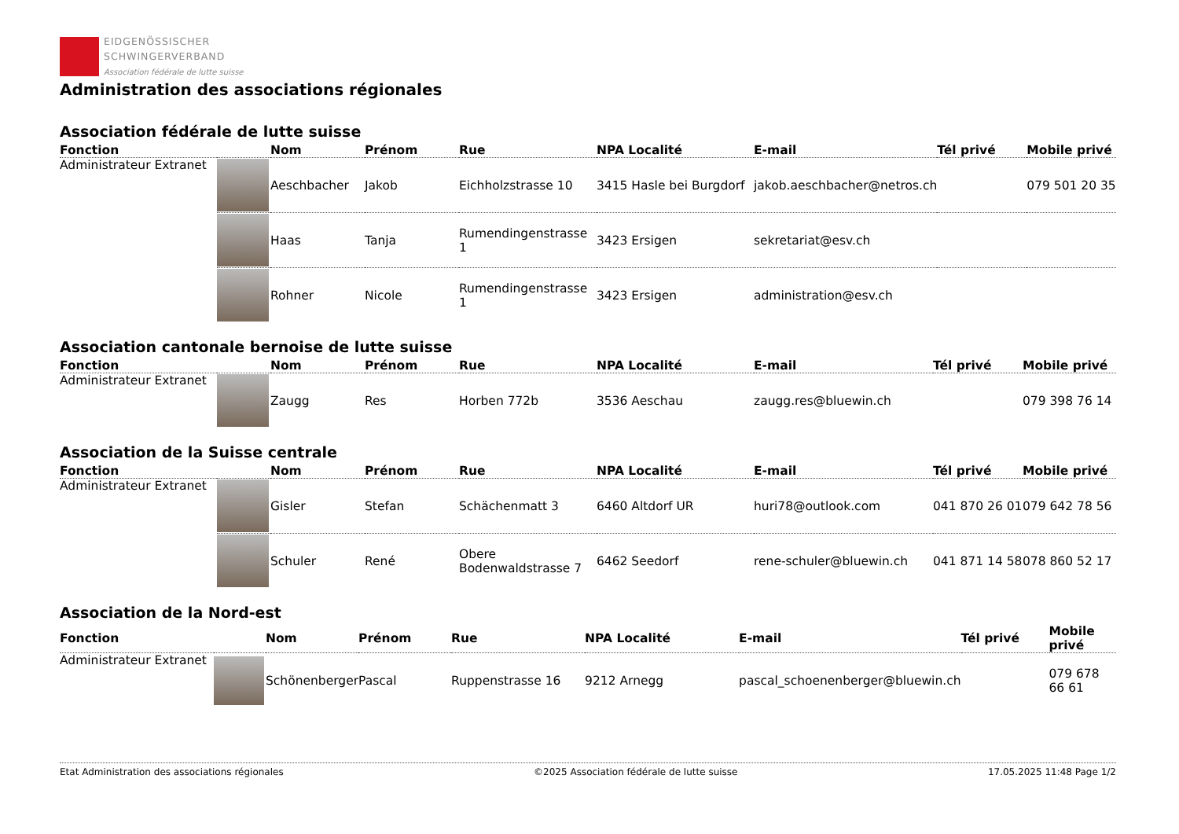EIDGENÖSSISCHER
SCHWINGERVERBAND
Association fédérale de lutte suisse
Administration des associations régionales
Association fédérale de lutte suisse
| Fonction | | Nom | Prénom | Rue | NPA Localité | E-mail | Tél privé | Mobile privé |
| --- | --- | --- | --- | --- | --- | --- | --- | --- |
| Administrateur Extranet | | Aeschbacher | Jakob | Eichholzstrasse 10 | 3415 Hasle bei Burgdorf | jakob.aeschbacher@netros.ch | | 079 501 20 35 |
| | | Haas | Tanja | Rumendingenstrasse 1 | 3423 Ersigen | sekretariat@esv.ch | | |
| | | Rohner | Nicole | Rumendingenstrasse 1 | 3423 Ersigen | administration@esv.ch | | |
Association cantonale bernoise de lutte suisse
| Fonction | | Nom | Prénom | Rue | NPA Localité | E-mail | Tél privé | Mobile privé |
| --- | --- | --- | --- | --- | --- | --- | --- | --- |
| Administrateur Extranet | | Zaugg | Res | Horben 772b | 3536 Aeschau | zaugg.res@bluewin.ch | | 079 398 76 14 |
Association de la Suisse centrale
| Fonction | | Nom | Prénom | Rue | NPA Localité | E-mail | Tél privé | Mobile privé |
| --- | --- | --- | --- | --- | --- | --- | --- | --- |
| Administrateur Extranet | | Gisler | Stefan | Schächenmatt 3 | 6460 Altdorf UR | huri78@outlook.com | 041 870 26 01 | 079 642 78 56 |
| | | Schuler | René | Obere Bodenwaldstrasse 7 | 6462 Seedorf | rene-schuler@bluewin.ch | 041 871 14 58 | 078 860 52 17 |
Association de la Nord-est
| Fonction | | Nom | Prénom | Rue | NPA Localité | E-mail | Tél privé | Mobile privé |
| --- | --- | --- | --- | --- | --- | --- | --- | --- |
| Administrateur Extranet | | Schönenberger | Pascal | Ruppenstrasse 16 | 9212 Arnegg | pascal_schoenenberger@bluewin.ch | | 079 678 66 61 |
Etat Administration des associations régionales ©2025 Association fédérale de lutte suisse 17.05.2025 11:48 Page 1/2